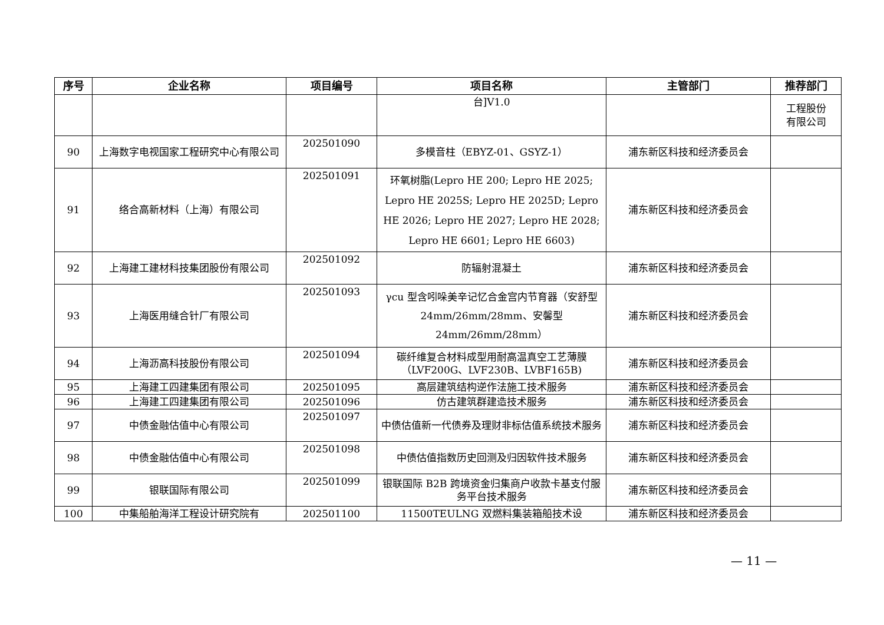| 序号 | 企业名称 | 项目编号 | 项目名称 | 主管部门 | 推荐部门 |
| --- | --- | --- | --- | --- | --- |
| | | | 台]V1.0 | | 工程股份 有限公司 |
| 90 | 上海数字电视国家工程研究中心有限公司 | 202501090 | 多模音柱（EBYZ-01、GSYZ-1） | 浦东新区科技和经济委员会 | |
| 91 | 络合高新材料（上海）有限公司 | 202501091 | 环氧树脂(Lepro HE 200; Lepro HE 2025; Lepro HE 2025S; Lepro HE 2025D; Lepro HE 2026; Lepro HE 2027; Lepro HE 2028; Lepro HE 6601; Lepro HE 6603) | 浦东新区科技和经济委员会 | |
| 92 | 上海建工建材科技集团股份有限公司 | 202501092 | 防辐射混凝土 | 浦东新区科技和经济委员会 | |
| 93 | 上海医用缝合针厂有限公司 | 202501093 | γcu 型含吲哚美辛记忆合金宫内节育器（安舒型 24mm/26mm/28mm、安馨型 24mm/26mm/28mm） | 浦东新区科技和经济委员会 | |
| 94 | 上海沥高科技股份有限公司 | 202501094 | 碳纤维复合材料成型用耐高温真空工艺薄膜（LVF200G、LVF230B、LVBF165B) | 浦东新区科技和经济委员会 | |
| 95 | 上海建工四建集团有限公司 | 202501095 | 高层建筑结构逆作法施工技术服务 | 浦东新区科技和经济委员会 | |
| 96 | 上海建工四建集团有限公司 | 202501096 | 仿古建筑群建造技术服务 | 浦东新区科技和经济委员会 | |
| 97 | 中债金融估值中心有限公司 | 202501097 | 中债估值新一代债券及理财非标估值系统技术服务 | 浦东新区科技和经济委员会 | |
| 98 | 中债金融估值中心有限公司 | 202501098 | 中债估值指数历史回测及归因软件技术服务 | 浦东新区科技和经济委员会 | |
| 99 | 银联国际有限公司 | 202501099 | 银联国际 B2B 跨境资金归集商户收款卡基支付服务平台技术服务 | 浦东新区科技和经济委员会 | |
| 100 | 中集船舶海洋工程设计研究院有 | 202501100 | 11500TEULNG 双燃料集装箱船技术设 | 浦东新区科技和经济委员会 | |
— 11 —